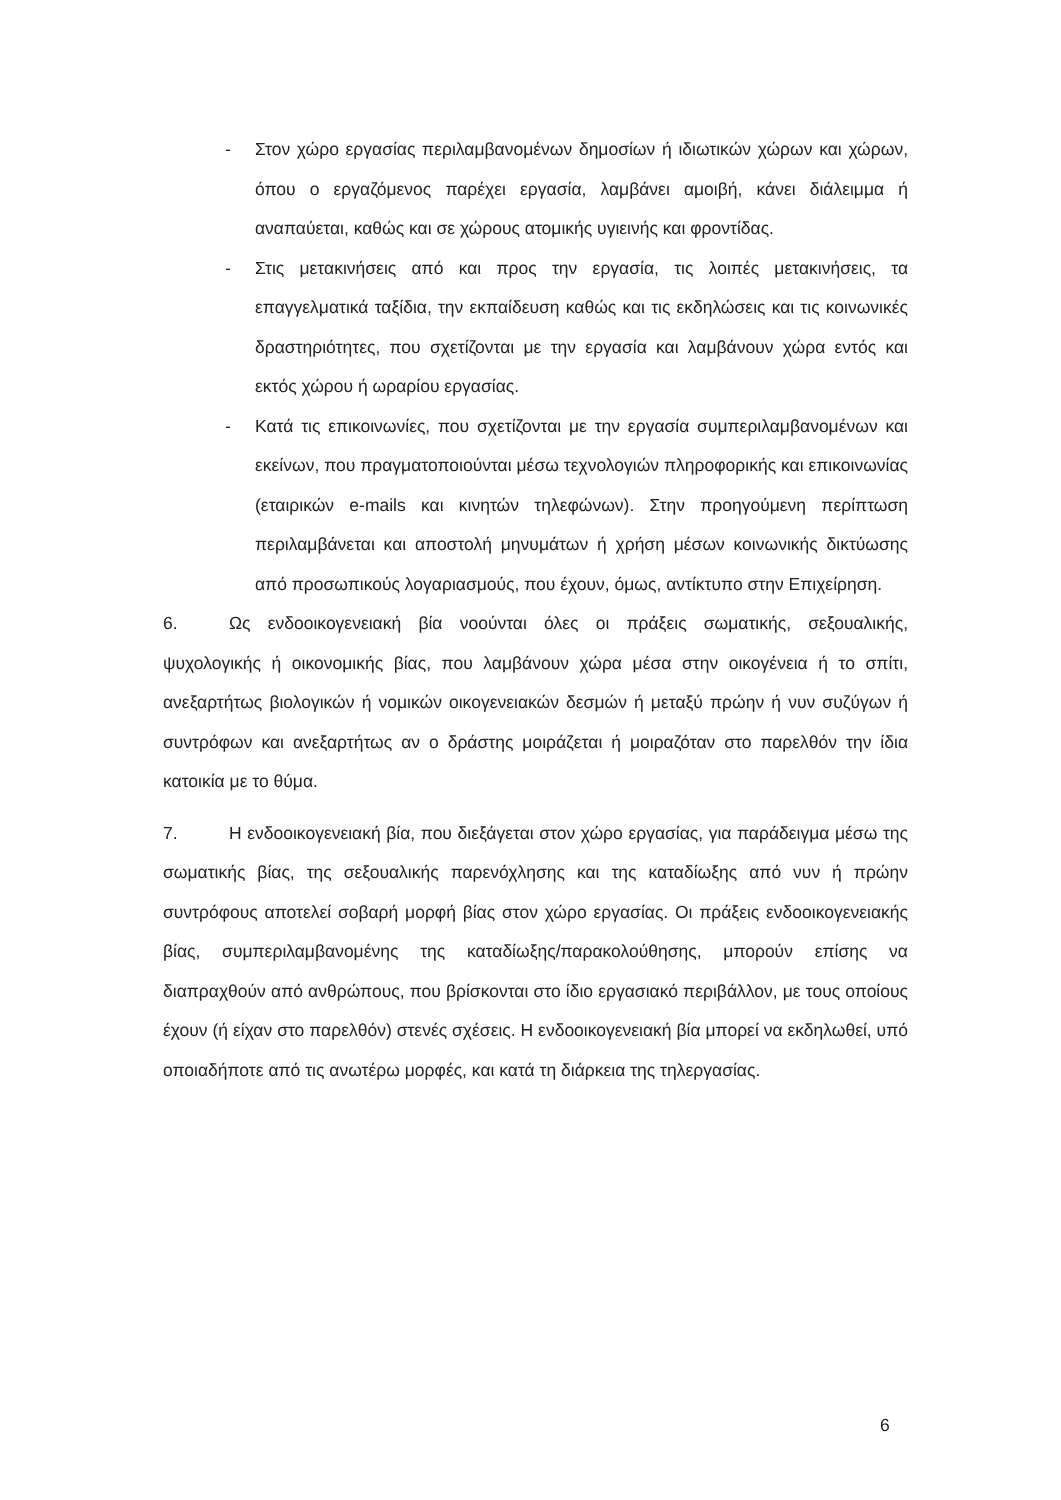- Στον χώρο εργασίας περιλαμβανομένων δημοσίων ή ιδιωτικών χώρων και χώρων, όπου ο εργαζόμενος παρέχει εργασία, λαμβάνει αμοιβή, κάνει διάλειμμα ή αναπαύεται, καθώς και σε χώρους ατομικής υγιεινής και φροντίδας.
- Στις μετακινήσεις από και προς την εργασία, τις λοιπές μετακινήσεις, τα επαγγελματικά ταξίδια, την εκπαίδευση καθώς και τις εκδηλώσεις και τις κοινωνικές δραστηριότητες, που σχετίζονται με την εργασία και λαμβάνουν χώρα εντός και εκτός χώρου ή ωραρίου εργασίας.
- Κατά τις επικοινωνίες, που σχετίζονται με την εργασία συμπεριλαμβανομένων και εκείνων, που πραγματοποιούνται μέσω τεχνολογιών πληροφορικής και επικοινωνίας (εταιρικών e-mails και κινητών τηλεφώνων). Στην προηγούμενη περίπτωση περιλαμβάνεται και αποστολή μηνυμάτων ή χρήση μέσων κοινωνικής δικτύωσης από προσωπικούς λογαριασμούς, που έχουν, όμως, αντίκτυπο στην Επιχείρηση.
6. Ως ενδοοικογενειακή βία νοούνται όλες οι πράξεις σωματικής, σεξουαλικής, ψυχολογικής ή οικονομικής βίας, που λαμβάνουν χώρα μέσα στην οικογένεια ή το σπίτι, ανεξαρτήτως βιολογικών ή νομικών οικογενειακών δεσμών ή μεταξύ πρώην ή νυν συζύγων ή συντρόφων και ανεξαρτήτως αν ο δράστης μοιράζεται ή μοιραζόταν στο παρελθόν την ίδια κατοικία με το θύμα.
7. Η ενδοοικογενειακή βία, που διεξάγεται στον χώρο εργασίας, για παράδειγμα μέσω της σωματικής βίας, της σεξουαλικής παρενόχλησης και της καταδίωξης από νυν ή πρώην συντρόφους αποτελεί σοβαρή μορφή βίας στον χώρο εργασίας. Οι πράξεις ενδοοικογενειακής βίας, συμπεριλαμβανομένης της καταδίωξης/παρακολούθησης, μπορούν επίσης να διαπραχθούν από ανθρώπους, που βρίσκονται στο ίδιο εργασιακό περιβάλλον, με τους οποίους έχουν (ή είχαν στο παρελθόν) στενές σχέσεις. Η ενδοοικογενειακή βία μπορεί να εκδηλωθεί, υπό οποιαδήποτε από τις ανωτέρω μορφές, και κατά τη διάρκεια της τηλεργασίας.
6